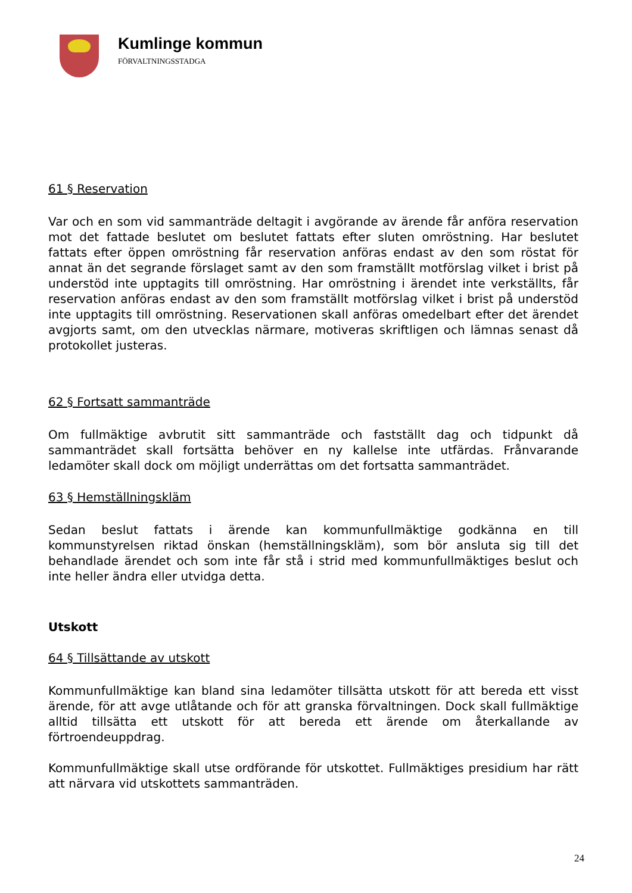Kumlinge kommun
FÖRVALTNINGSSTADGA
61 § Reservation
Var och en som vid sammanträde deltagit i avgörande av ärende får anföra reservation mot det fattade beslutet om beslutet fattats efter sluten omröstning. Har beslutet fattats efter öppen omröstning får reservation anföras endast av den som röstat för annat än det segrande förslaget samt av den som framställt motförslag vilket i brist på understöd inte upptagits till omröstning. Har omröstning i ärendet inte verkställts, får reservation anföras endast av den som framställt motförslag vilket i brist på understöd inte upptagits till omröstning. Reservationen skall anföras omedelbart efter det ärendet avgjorts samt, om den utvecklas närmare, motiveras skriftligen och lämnas senast då protokollet justeras.
62 § Fortsatt sammanträde
Om fullmäktige avbrutit sitt sammanträde och fastställt dag och tidpunkt då sammanträdet skall fortsätta behöver en ny kallelse inte utfärdas. Frånvarande ledamöter skall dock om möjligt underrättas om det fortsatta sammanträdet.
63 § Hemställningskläm
Sedan beslut fattats i ärende kan kommunfullmäktige godkänna en till kommunstyrelsen riktad önskan (hemställningskläm), som bör ansluta sig till det behandlade ärendet och som inte får stå i strid med kommunfullmäktiges beslut och inte heller ändra eller utvidga detta.
Utskott
64 § Tillsättande av utskott
Kommunfullmäktige kan bland sina ledamöter tillsätta utskott för att bereda ett visst ärende, för att avge utlåtande och för att granska förvaltningen. Dock skall fullmäktige alltid tillsätta ett utskott för att bereda ett ärende om återkallande av förtroendeuppdrag.
Kommunfullmäktige skall utse ordförande för utskottet. Fullmäktiges presidium har rätt att närvara vid utskottets sammanträden.
24